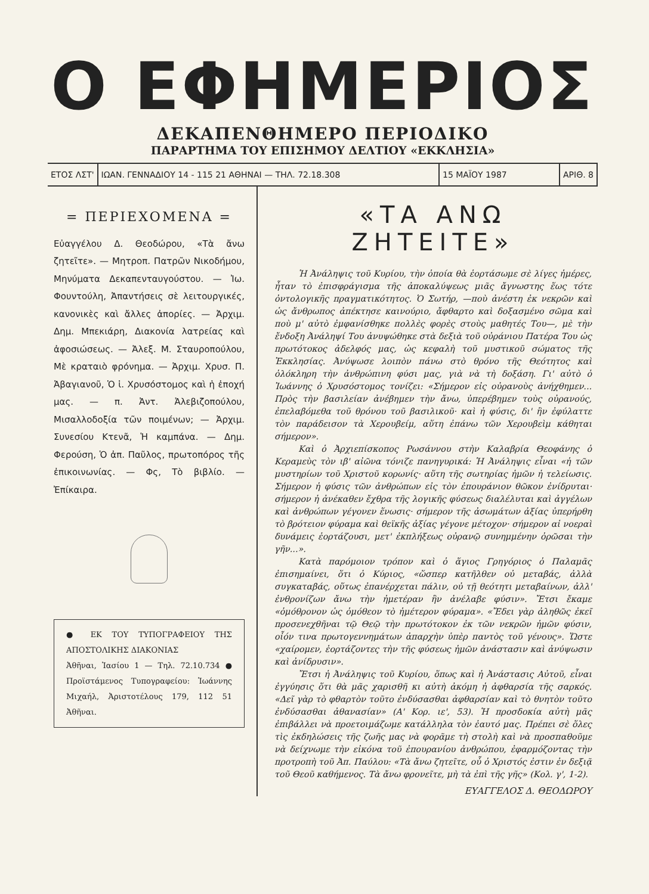Ο ΕΦΗΜΕΡΙΟΣ
ΔΕΚΑΠΕΝΘΗΜΕΡΟ ΠΕΡΙΟΔΙΚΟ
ΠΑΡΑΡΤΗΜΑ ΤΟΥ ΕΠΙΣΗΜΟΥ ΔΕΛΤΙΟΥ «ΕΚΚΛΗΣΙΑ»
ΕΤΟΣ ΛΣΤ' ΙΩΑΝ. ΓΕΝΝΑΔΙΟΥ 14 - 115 21 ΑΘΗΝΑΙ — ΤΗΛ. 72.18.308
15 ΜΑΪΟΥ 1987 ΑΡΙΘ. 8
= ΠΕΡΙΕΧΟΜΕΝΑ =
Εὐαγγέλου Δ. Θεοδώρου, «Τὰ ἄνω ζητεῖτε». — Μητροπ. Πατρῶν Νικοδήμου, Μηνύματα Δεκαπενταυγούστου. — Ἰω. Φουντούλη, Ἀπαντήσεις σὲ λειτουργικές, κανονικὲς καὶ ἄλλες ἀπορίες. — Ἀρχιμ. Δημ. Μπεκιάρη, Διακονία λατρείας καὶ ἀφοσιώσεως. — Ἀλεξ. Μ. Σταυροπούλου, Μὲ κραταιὸ φρόνημα. — Ἀρχιμ. Χρυσ. Π. Ἀβαγιανοῦ, Ὁ ἱ. Χρυσόστομος καὶ ἡ ἐποχή μας. — π. Ἀντ. Ἀλεβιζοπούλου, Μισαλλοδοξία τῶν ποιμένων; — Ἀρχιμ. Συνεσίου Κτενᾶ, Ἡ καμπάνα. — Δημ. Φερούση, Ὁ ἀπ. Παῦλος, πρωτοπόρος τῆς ἐπικοινωνίας. — Φς, Τὸ βιβλίο. — Ἐπίκαιρα.
● ΕΚ ΤΟΥ ΤΥΠΟΓΡΑΦΕΙΟΥ ΤΗΣ ΑΠΟΣΤΟΛΙΚΗΣ ΔΙΑΚΟΝΙΑΣ
Ἀθῆναι, Ἰασίου 1 — Τηλ. 72.10.734 ● Προϊστάμενος Τυπογραφείου: Ἰωάννης Μιχαήλ, Ἀριστοτέλους 179, 112 51 Ἀθῆναι.
«ΤΑ ΑΝΩ ΖΗΤΕΙΤΕ»
Ἡ Ἀνάληψις τοῦ Κυρίου, τὴν ὁποία θὰ ἑορτάσωμε σὲ λίγες ἡμέρες, ἦταν τὸ ἐπισφράγισμα τῆς ἀποκαλύψεως μιᾶς ἄγνωστης ἕως τότε ὀντολογικῆς πραγματικότητος. Ὁ Σωτήρ, —ποὺ ἀνέστη ἐκ νεκρῶν καὶ ὡς ἄνθρωπος ἀπέκτησε καινούριο, ἄφθαρτο καὶ δοξασμένο σῶμα καὶ ποὺ μ' αὐτὸ ἐμφανίσθηκε πολλὲς φορὲς στοὺς μαθητές Του—, μὲ τὴν ἔνδοξη Ἀνάληψί Του ἀνυψώθηκε στὰ δεξιὰ τοῦ οὐράνιου Πατέρα Του ὡς πρωτότοκος ἀδελφός μας, ὡς κεφαλὴ τοῦ μυστικοῦ σώματος τῆς Ἐκκλησίας. Ἀνύψωσε λοιπὸν πάνω στὸ θρόνο τῆς Θεότητος καὶ ὁλόκληρη τὴν ἀνθρώπινη φύσι μας, γιὰ νὰ τὴ δοξάση. Γι' αὐτὸ ὁ Ἰωάννης ὁ Χρυσόστομος τονίζει: «Σήμερον εἰς οὐρανοὺς ἀνήχθημεν... Πρὸς τὴν βασιλείαν ἀνέβημεν τὴν ἄνω, ὑπερέβημεν τοὺς οὐρανούς, ἐπελαβόμεθα τοῦ θρόνου τοῦ βασιλικοῦ· καὶ ἡ φύσις, δι' ἣν ἐφύλαττε τὸν παράδεισον τὰ Χερουβείμ, αὕτη ἐπάνω τῶν Χερουβεὶμ κάθηται σήμερον».
Καὶ ὁ Ἀρχιεπίσκοπος Ρωσάννου στὴν Καλαβρία Θεοφάνης ὁ Κεραμεὺς τὸν ιβ' αἰῶνα τόνιζε πανηγυρικά: Ἡ Ἀνάληψις εἶναι «ἡ τῶν μυστηρίων τοῦ Χριστοῦ κορωνίς· αὕτη τῆς σωτηρίας ἡμῶν ἡ τελείωσις. Σήμερον ἡ φύσις τῶν ἀνθρώπων εἰς τὸν ἐπουράνιον θῶκον ἐνίδρυται· σήμερον ἡ ἀνέκαθεν ἔχθρα τῆς λογικῆς φύσεως διαλέλυται καὶ ἀγγέλων καὶ ἀνθρώπων γέγονεν ἕνωσις· σήμερον τῆς ἀσωμάτων ἀξίας ὑπερήρθη τὸ βρότειον φύραμα καὶ θεϊκῆς ἀξίας γέγονε μέτοχον· σήμερον αἱ νοεραὶ δυνάμεις ἑορτάζουσι, μετ' ἐκπλήξεως οὐρανῷ συνημμένην ὁρῶσαι τὴν γῆν...».
Κατὰ παρόμοιον τρόπον καὶ ὁ ἅγιος Γρηγόριος ὁ Παλαμᾶς ἐπισημαίνει, ὅτι ὁ Κύριος, «ὥσπερ κατῆλθεν οὐ μεταβάς, ἀλλὰ συγκαταβάς, οὕτως ἐπανέρχεται πάλιν, οὐ τῇ θεότητι μεταβαίνων, ἀλλ' ἐνθρονίζων ἄνω τὴν ἡμετέραν ἣν ἀνέλαβε φύσιν». Ἔτσι ἔκαμε «ὁμόθρονον ὡς ὁμόθεον τὸ ἡμέτερον φύραμα». «Ἔδει γὰρ ἀληθῶς ἐκεῖ προσενεχθῆναι τῷ Θεῷ τὴν πρωτότοκον ἐκ τῶν νεκρῶν ἡμῶν φύσιν, οἷόν τινα πρωτογεννημάτων ἀπαρχὴν ὑπὲρ παντὸς τοῦ γένους». Ὥστε «χαίρομεν, ἑορτάζοντες τὴν τῆς φύσεως ἡμῶν ἀνάστασιν καὶ ἀνύψωσιν καὶ ἀνίδρυσιν».
Ἔτσι ἡ Ἀνάληψις τοῦ Κυρίου, ὅπως καὶ ἡ Ἀνάστασις Αὐτοῦ, εἶναι ἐγγύησις ὅτι θὰ μᾶς χαρισθῆ κι αὐτὴ ἀκόμη ἡ ἀφθαρσία τῆς σαρκός. «Δεῖ γὰρ τὸ φθαρτὸν τοῦτο ἐνδύσασθαι ἀφθαρσίαν καὶ τὸ θνητὸν τοῦτο ἐνδύσασθαι ἀθανασίαν» (Α' Κορ. ιε', 53). Ἡ προσδοκία αὐτὴ μᾶς ἐπιβάλλει νὰ προετοιμάζωμε κατάλληλα τὸν ἑαυτό μας. Πρέπει σὲ ὅλες τὶς ἐκδηλώσεις τῆς ζωῆς μας νὰ φορᾶμε τὴ στολὴ καὶ νὰ προσπαθοῦμε νὰ δείχνωμε τὴν εἰκόνα τοῦ ἐπουρανίου ἀνθρώπου, ἐφαρμόζοντας τὴν προτροπὴ τοῦ Ἀπ. Παύλου: «Τὰ ἄνω ζητεῖτε, οὗ ὁ Χριστός ἐστιν ἐν δεξιᾷ τοῦ Θεοῦ καθήμενος. Τὰ ἄνω φρονεῖτε, μὴ τὰ ἐπὶ τῆς γῆς» (Κολ. γ', 1-2).
ΕΥΑΓΓΕΛΟΣ Δ. ΘΕΟΔΩΡΟΥ